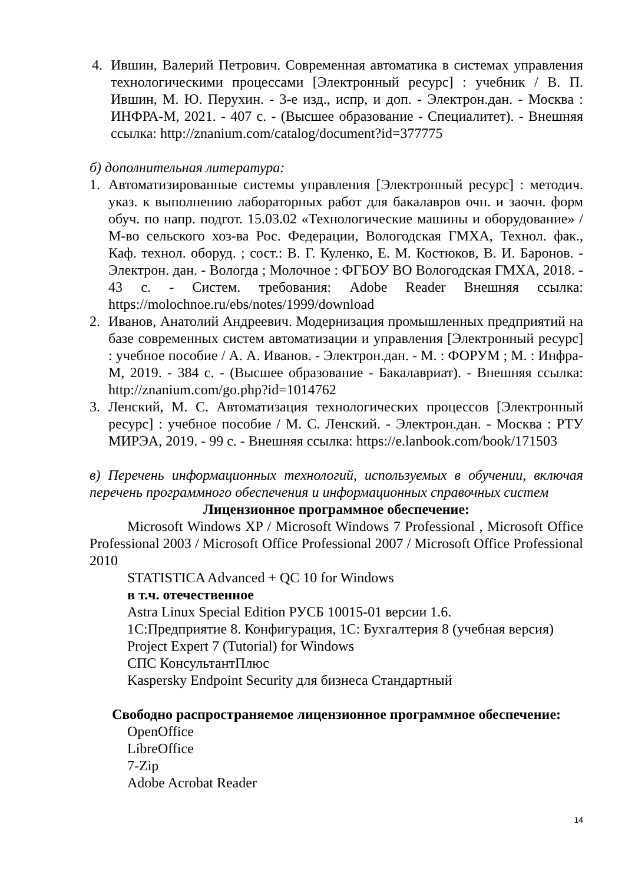4. Ившин, Валерий Петрович. Современная автоматика в системах управления технологическими процессами [Электронный ресурс] : учебник / В. П. Ившин, М. Ю. Перухин. - 3-е изд., испр, и доп. - Электрон.дан. - Москва : ИНФРА-М, 2021. - 407 с. - (Высшее образование - Специалитет). - Внешняя ссылка: http://znanium.com/catalog/document?id=377775
б) дополнительная литература:
1. Автоматизированные системы управления [Электронный ресурс] : методич. указ. к выполнению лабораторных работ для бакалавров очн. и заочн. форм обуч. по напр. подгот. 15.03.02 «Технологические машины и оборудование» / М-во сельского хоз-ва Рос. Федерации, Вологодская ГМХА, Технол. фак., Каф. технол. оборуд. ; сост.: В. Г. Куленко, Е. М. Костюков, В. И. Баронов. - Электрон. дан. - Вологда ; Молочное : ФГБОУ ВО Вологодская ГМХА, 2018. - 43 с. - Систем. требования: Adobe Reader Внешняя ссылка: https://molochnoe.ru/ebs/notes/1999/download
2. Иванов, Анатолий Андреевич. Модернизация промышленных предприятий на базе современных систем автоматизации и управления [Электронный ресурс] : учебное пособие / А. А. Иванов. - Электрон.дан. - М. : ФОРУМ ; М. : Инфра-М, 2019. - 384 с. - (Высшее образование - Бакалавриат). - Внешняя ссылка: http://znanium.com/go.php?id=1014762
3. Ленский, М. С. Автоматизация технологических процессов [Электронный ресурс] : учебное пособие / М. С. Ленский. - Электрон.дан. - Москва : РТУ МИРЭА, 2019. - 99 с. - Внешняя ссылка: https://e.lanbook.com/book/171503
в) Перечень информационных технологий, используемых в обучении, включая перечень программного обеспечения и информационных справочных систем
Лицензионное программное обеспечение:
Microsoft Windows XP / Microsoft Windows 7 Professional , Microsoft Office Professional 2003 / Microsoft Office Professional 2007 / Microsoft Office Professional 2010
STATISTICA Advanced + QC 10 for Windows
в т.ч. отечественное
Astra Linux Special Edition РУСБ 10015-01 версии 1.6.
1С:Предприятие 8. Конфигурация, 1С: Бухгалтерия 8 (учебная версия)
Project Expert 7 (Tutorial) for Windows
СПС КонсультантПлюс
Kaspersky Endpoint Security для бизнеса Стандартный
Свободно распространяемое лицензионное программное обеспечение:
OpenOffice
LibreOffice
7-Zip
Adobe Acrobat Reader
14